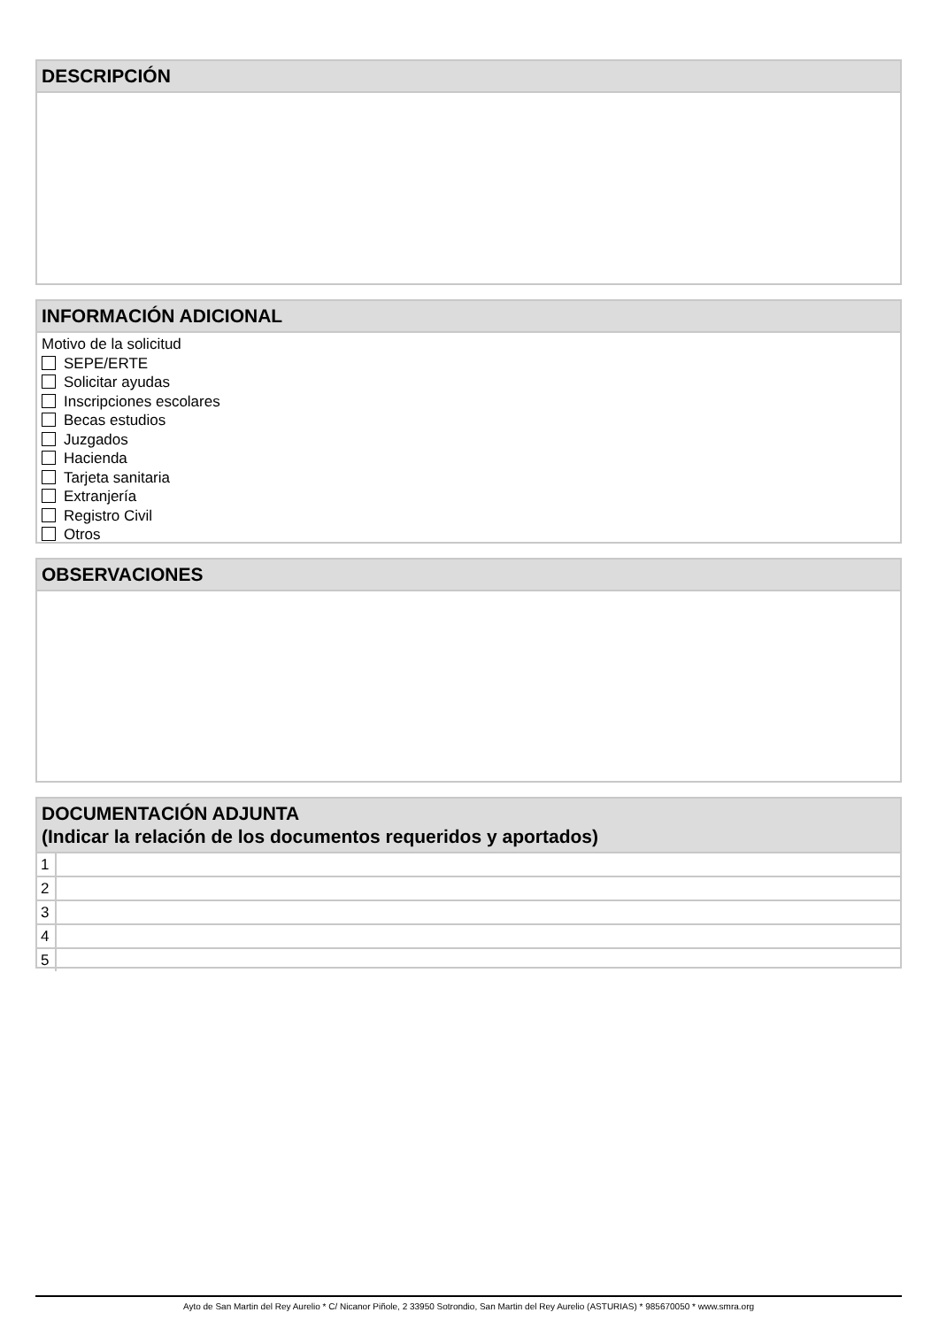DESCRIPCIÓN
INFORMACIÓN ADICIONAL
Motivo de la solicitud
SEPE/ERTE
Solicitar ayudas
Inscripciones escolares
Becas estudios
Juzgados
Hacienda
Tarjeta sanitaria
Extranjería
Registro Civil
Otros
OBSERVACIONES
DOCUMENTACIÓN ADJUNTA
(Indicar la relación de los documentos requeridos y aportados)
| 1 | |
| 2 | |
| 3 | |
| 4 | |
| 5 | |
Ayto de San Martin del Rey Aurelio * C/ Nicanor Piñole, 2 33950 Sotrondio, San Martin del Rey Aurelio (ASTURIAS) * 985670050 * www.smra.org